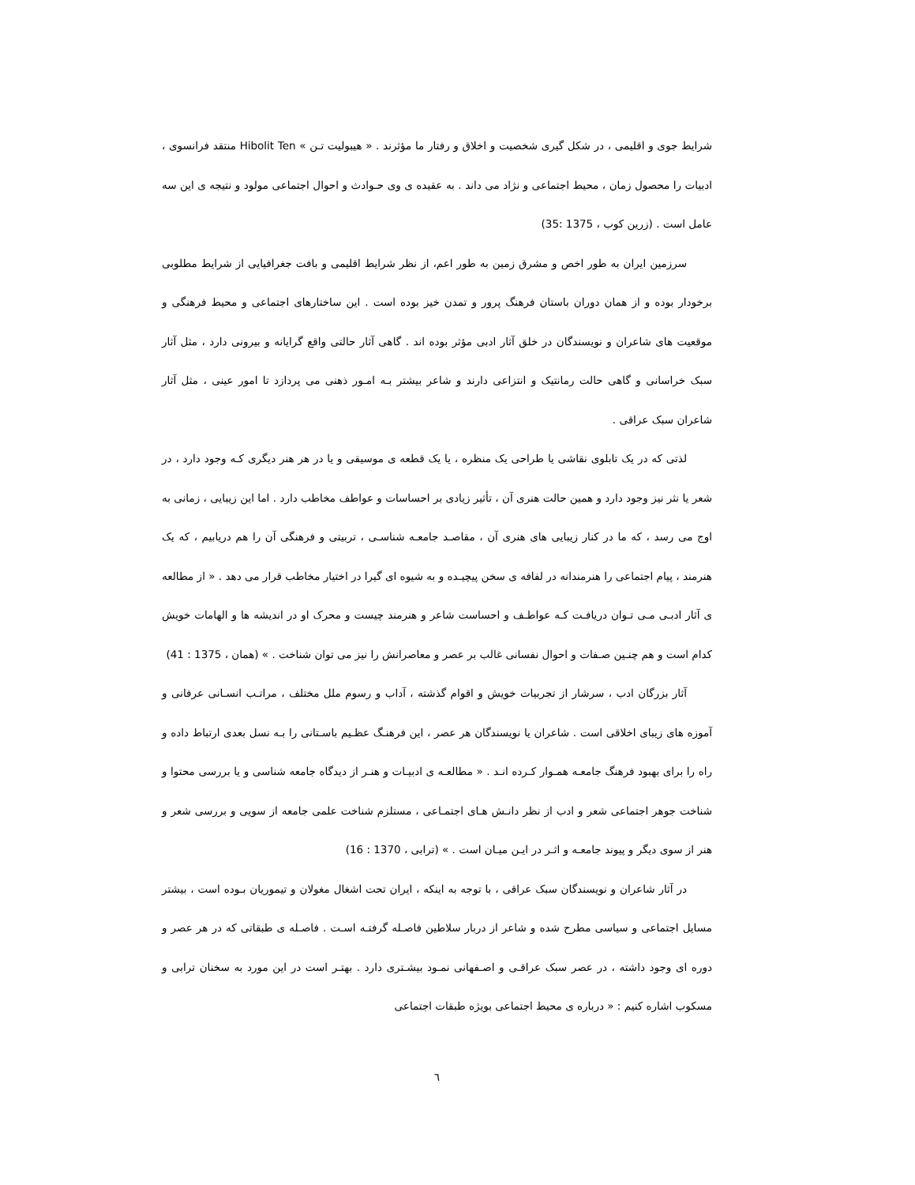شرایط جوی و اقلیمی ، در شکل گیری شخصیت و اخلاق و رفتار ما مؤثرند . « هیبولیت تـن » Hibolit Ten منتقد فرانسوی ، ادبیات را محصول زمان ، محیط اجتماعی و نژاد می داند . به عقیده ی وی حـوادث و احوال اجتماعی مولود و نتیجه ی این سه عامل است . (زرین کوب ، 1375 :35)
سرزمین ایران به طور اخص و مشرق زمین به طور اعم، از نظر شرایط اقلیمی و بافت جغرافیایی از شرایط مطلوبی برخودار بوده و از همان دوران باستان فرهنگ پرور و تمدن خیز بوده است . این ساختارهای اجتماعی و محیط فرهنگی و موقعیت های شاعران و نویسندگان در خلق آثار ادبی مؤثر بوده اند . گاهی آثار حالتی واقع گرایانه و بیرونی دارد ، مثل آثار سبک خراسانی و گاهی حالت رمانتیک و انتزاعی دارند و شاعر بیشتر بـه امـور ذهنی می پردازد تا امور عینی ، مثل آثار شاعران سبک عراقی .
لذتی که در یک تابلوی نقاشی یا طراحی یک منظره ، یا یک قطعه ی موسیقی و یا در هر هنر دیگری کـه وجود دارد ، در شعر یا نثر نیز وجود دارد و همین حالت هنری آن ، تأثیر زیادی بر احساسات و عواطف مخاطب دارد . اما این زیبایی ، زمانی به اوج می رسد ، که ما در کنار زیبایی های هنری آن ، مقاصـد جامعـه شناسـی ، تربیتی و فرهنگی آن را هم دریابیم ، که یک هنرمند ، پیام اجتماعی را هنرمندانه در لفافه ی سخن پیچیـده و به شیوه ای گیرا در اختیار مخاطب قرار می دهد . « از مطالعه ی آثار ادبـی مـی تـوان دریافـت کـه عواطـف و احساست شاعر و هنرمند چیست و محرک او در اندیشه ها و الهامات خویش کدام است و هم چنـین صـفات و احوال نفسانی غالب بر عصر و معاصرانش را نیز می توان شناخت . » (همان ، 1375 : 41)
آثار بزرگان ادب ، سرشار از تجربیات خویش و اقوام گذشته ، آداب و رسوم ملل مختلف ، مراتـب انسـانی عرفانی و آموزه های زیبای اخلاقی است . شاعران یا نویسندگان هر عصر ، این فرهنـگ عظـیم باسـتانی را بـه نسل بعدی ارتباط داده و راه را برای بهبود فرهنگ جامعـه همـوار کـرده انـد . « مطالعـه ی ادبیـات و هنـر از دیدگاه جامعه شناسی و یا بررسی محتوا و شناخت جوهر اجتماعی شعر و ادب از نظر دانـش هـای اجتمـاعی ، مستلزم شناخت علمی جامعه از سویی و بررسی شعر و هنر از سوی دیگر و پیوند جامعـه و اثـر در ایـن میـان است . » (ترابی ، 1370 : 16)
در آثار شاعران و نویسندگان سبک عراقی ، با توجه به اینکه ، ایران تحت اشغال مغولان و تیموریان بـوده است ، بیشتر مسایل اجتماعی و سیاسی مطرح شده و شاعر از دربار سلاطین فاصـله گرفتـه اسـت . فاصـله ی طبقاتی که در هر عصر و دوره ای وجود داشته ، در عصر سبک عراقـی و اصـفهانی نمـود بیشـتری دارد . بهتـر است در این مورد به سخنان ترابی و مسکوب اشاره کنیم : « درباره ی محیط اجتماعی بویژه طبقات اجتماعی
٦